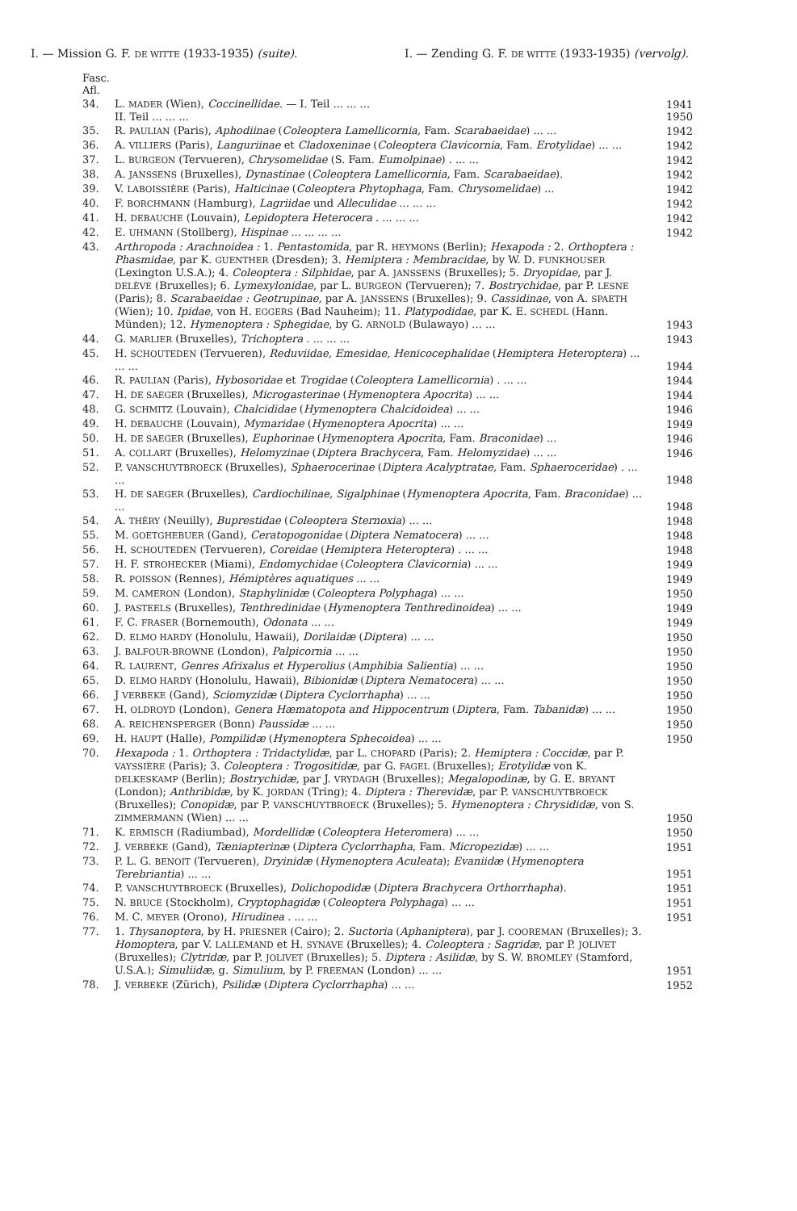I. — Mission G. F. DE WITTE (1933-1935) (suite). I. — Zending G. F. DE WITTE (1933-1935) (vervolg).
| Fasc. Afl. | | |
| 34. | L. MADER (Wien), Coccinellidae . — I. Teil ... ... ... II. Teil ... ... ... | 1941 1950 |
| 35. | R. PAULIAN (Paris), Aphodiinae ( Coleoptera Lamellicornia , Fam. Scarabaeidae ) ... ... | 1942 |
| 36. | A. VILLIERS (Paris), Languriinae et Cladoxeninae ( Coleoptera Clavicornia , Fam. Erotylidae ) ... ... | 1942 |
| 37. | L. BURGEON (Tervueren), Chrysomelidae (S. Fam. Eumolpinae ) . ... ... | 1942 |
| 38. | A. JANSSENS (Bruxelles), Dynastinae ( Coleoptera Lamellicornia , Fam. Scarabaeidae ). | 1942 |
| 39. | V. LABOISSIÈRE (Paris), Halticinae ( Coleoptera Phytophaga , Fam. Chrysomelidae ) ... | 1942 |
| 40. | F. BORCHMANN (Hamburg), Lagriidae und Alleculidae ... ... ... | 1942 |
| 41. | H. DEBAUCHE (Louvain), Lepidoptera Heterocera . ... ... ... | 1942 |
| 42. | E. UHMANN (Stollberg), Hispinae ... ... ... ... | 1942 |
| 43. | Arthropoda : Arachnoidea : 1. Pentastomida , par R. HEYMONS (Berlin); Hexapoda : 2. Orthoptera : Phasmidae , par K. GUENTHER (Dresden); 3. Hemiptera : Membracidae , by W. D. FUNKHOUSER (Lexington U.S.A.); 4. Coleoptera : Silphidae , par A. JANSSENS (Bruxelles); 5. Dryopidae , par J. DELÈVE (Bruxelles); 6. Lymexylonidae , par L. BURGEON (Tervueren); 7. Bostrychidae , par P. LESNE (Paris); 8. Scarabaeidae : Geotrupinae , par A. JANSSENS (Bruxelles); 9. Cassidinae , von A. SPAETH (Wien); 10. Ipidae , von H. EGGERS (Bad Nauheim); 11. Platypodidae , par K. E. SCHEDL (Hann. Münden); 12. Hymenoptera : Sphegidae , by G. ARNOLD (Bulawayo) ... ... | 1943 |
| 44. | G. MARLIER (Bruxelles), Trichoptera . ... ... ... | 1943 |
| 45. | H. SCHOUTEDEN (Tervueren), Reduviidae, Emesidae, Henicocephalidae ( Hemiptera Heteroptera ) ... ... ... | 1944 |
| 46. | R. PAULIAN (Paris), Hybosoridae et Trogidae ( Coleoptera Lamellicornia ) . ... ... | 1944 |
| 47. | H. DE SAEGER (Bruxelles), Microgasterinae ( Hymenoptera Apocrita ) ... ... | 1944 |
| 48. | G. SCHMITZ (Louvain), Chalcididae ( Hymenoptera Chalcidoidea ) ... ... | 1946 |
| 49. | H. DEBAUCHE (Louvain), Mymaridae ( Hymenoptera Apocrita ) ... ... | 1949 |
| 50. | H. DE SAEGER (Bruxelles), Euphorinae ( Hymenoptera Apocrita , Fam. Braconidae ) ... | 1946 |
| 51. | A. COLLART (Bruxelles), Helomyzinae ( Diptera Brachycera , Fam. Helomyzidae ) ... ... | 1946 |
| 52. | P. VANSCHUYTBROECK (Bruxelles), Sphaerocerinae ( Diptera Acalyptratae , Fam. Sphaeroceridae ) . ... ... | 1948 |
| 53. | H. DE SAEGER (Bruxelles), Cardiochilinae, Sigalphinae ( Hymenoptera Apocrita , Fam. Braconidae ) ... ... | 1948 |
| 54. | A. THÉRY (Neuilly), Buprestidae ( Coleoptera Sternoxia ) ... ... | 1948 |
| 55. | M. GOETGHEBUER (Gand), Ceratopogonidae ( Diptera Nematocera ) ... ... | 1948 |
| 56. | H. SCHOUTEDEN (Tervueren), Coreidae ( Hemiptera Heteroptera ) . ... ... | 1948 |
| 57. | H. F. STROHECKER (Miami), Endomychidae ( Coleoptera Clavicornia ) ... ... | 1949 |
| 58. | R. POISSON (Rennes), Hémiptères aquatiques ... ... | 1949 |
| 59. | M. CAMERON (London), Staphylinidæ ( Coleoptera Polyphaga ) ... ... | 1950 |
| 60. | J. PASTEELS (Bruxelles), Tenthredinidae ( Hymenoptera Tenthredinoidea ) ... ... | 1949 |
| 61. | F. C. FRASER (Bornemouth), Odonata ... ... | 1949 |
| 62. | D. ELMO HARDY (Honolulu, Hawaii), Dorilaidæ ( Diptera ) ... ... | 1950 |
| 63. | J. BALFOUR-BROWNE (London), Palpicornia ... ... | 1950 |
| 64. | R. LAURENT , Genres Afrixalus et Hyperolius ( Amphibia Salientia ) ... ... | 1950 |
| 65. | D. ELMO HARDY (Honolulu, Hawaii), Bibionidæ ( Diptera Nematocera ) ... ... | 1950 |
| 66. | J VERBEKE (Gand), Sciomyzidæ ( Diptera Cyclorrhapha ) ... ... | 1950 |
| 67. | H. OLDROYD (London), Genera Hæmatopota and Hippocentrum ( Diptera , Fam. Tabanidæ ) ... ... | 1950 |
| 68. | A. REICHENSPERGER (Bonn) Paussidæ ... ... | 1950 |
| 69. | H. HAUPT (Halle), Pompilidæ ( Hymenoptera Sphecoidea ) ... ... | 1950 |
| 70. | Hexapoda : 1. Orthoptera : Tridactylidæ , par L. CHOPARD (Paris); 2. Hemiptera : Coccidæ , par P. VAYSSIÈRE (Paris); 3. Coleoptera : Trogositidæ , par G. FAGEL (Bruxelles); Erotylidæ von K. DELKESKAMP (Berlin); Bostrychidæ , par J. VRYDAGH (Bruxelles); Megalopodinæ , by G. E. BRYANT (London); Anthribidæ , by K. JORDAN (Tring); 4. Diptera : Therevidæ , par P. VANSCHUYTBROECK (Bruxelles); Conopidæ , par P. VANSCHUYTBROECK (Bruxelles); 5. Hymenoptera : Chrysididæ , von S. ZIMMERMANN (Wien) ... ... | 1950 |
| 71. | K. ERMISCH (Radiumbad), Mordellidæ ( Coleoptera Heteromera ) ... ... | 1950 |
| 72. | J. VERBEKE (Gand), Tæniapterinæ ( Diptera Cyclorrhapha , Fam. Micropezidæ ) ... ... | 1951 |
| 73. | P. L. G. BENOIT (Tervueren), Dryinidæ ( Hymenoptera Aculeata ); Evaniidæ ( Hymenoptera Terebriantia ) ... ... | 1951 |
| 74. | P. VANSCHUYTBROECK (Bruxelles), Dolichopodidæ ( Diptera Brachycera Orthorrhapha ). | 1951 |
| 75. | N. BRUCE (Stockholm), Cryptophagidæ ( Coleoptera Polyphaga ) ... ... | 1951 |
| 76. | M. C. MEYER (Orono), Hirudinea . ... ... | 1951 |
| 77. | 1. Thysanoptera , by H. PRIESNER (Cairo); 2. Suctoria ( Aphaniptera ), par J. COOREMAN (Bruxelles); 3. Homoptera , par V. LALLEMAND et H. SYNAVE (Bruxelles); 4. Coleoptera : Sagridæ , par P. JOLIVET (Bruxelles); Clytridæ , par P. JOLIVET (Bruxelles); 5. Diptera : Asilidæ , by S. W. BROMLEY (Stamford, U.S.A.); Simuliidæ , g. Simulium , by P. FREEMAN (London) ... ... | 1951 |
| 78. | J. VERBEKE (Zürich), Psilidæ ( Diptera Cyclorrhapha ) ... ... | 1952 |